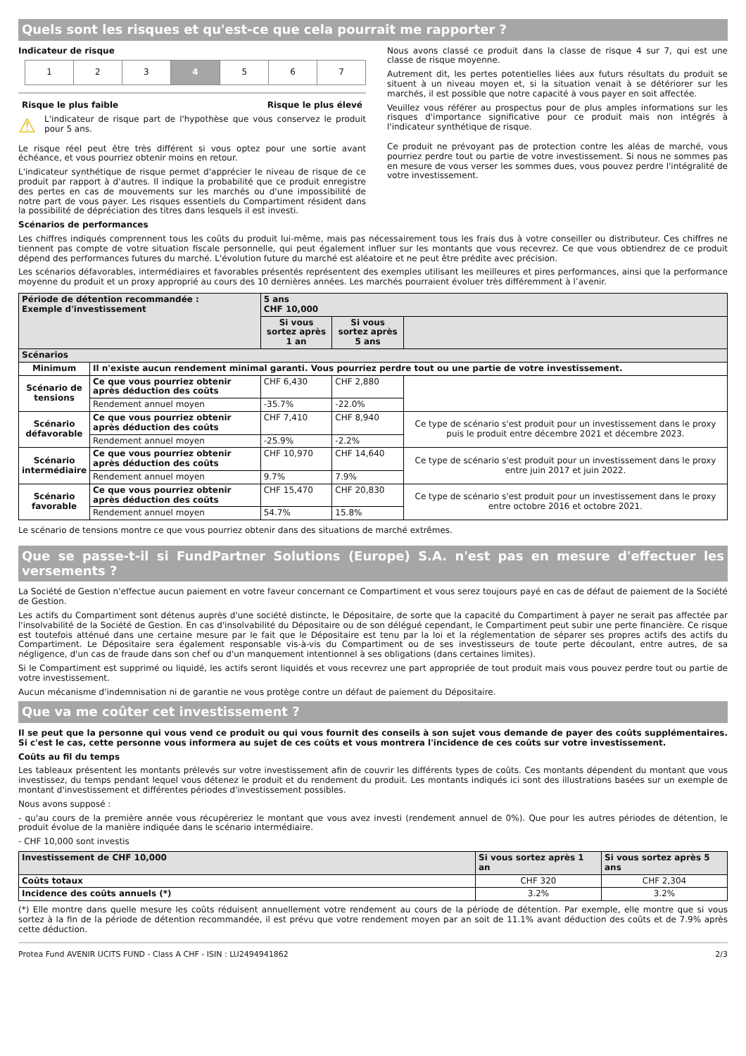Quels sont les risques et qu'est-ce que cela pourrait me rapporter ?
Indicateur de risque
| 1 | 2 | 3 | 4 | 5 | 6 | 7 |
Risque le plus faible Risque le plus élevé
⚠
L'indicateur de risque part de l'hypothèse que vous conservez le produit pour 5 ans.
Le risque réel peut être très différent si vous optez pour une sortie avant échéance, et vous pourriez obtenir moins en retour.
L'indicateur synthétique de risque permet d'apprécier le niveau de risque de ce produit par rapport à d'autres. Il indique la probabilité que ce produit enregistre des pertes en cas de mouvements sur les marchés ou d'une impossibilité de notre part de vous payer. Les risques essentiels du Compartiment résident dans la possibilité de dépréciation des titres dans lesquels il est investi.
Nous avons classé ce produit dans la classe de risque 4 sur 7, qui est une classe de risque moyenne.
Autrement dit, les pertes potentielles liées aux futurs résultats du produit se situent à un niveau moyen et, si la situation venait à se détériorer sur les marchés, il est possible que notre capacité à vous payer en soit affectée.
Veuillez vous référer au prospectus pour de plus amples informations sur les risques d'importance significative pour ce produit mais non intégrés à l'indicateur synthétique de risque.
Ce produit ne prévoyant pas de protection contre les aléas de marché, vous pourriez perdre tout ou partie de votre investissement. Si nous ne sommes pas en mesure de vous verser les sommes dues, vous pouvez perdre l'intégralité de votre investissement.
Scénarios de performances
Les chiffres indiqués comprennent tous les coûts du produit lui-même, mais pas nécessairement tous les frais dus à votre conseiller ou distributeur. Ces chiffres ne tiennent pas compte de votre situation fiscale personnelle, qui peut également influer sur les montants que vous recevrez. Ce que vous obtiendrez de ce produit dépend des performances futures du marché. L'évolution future du marché est aléatoire et ne peut être prédite avec précision.
Les scénarios défavorables, intermédiaires et favorables présentés représentent des exemples utilisant les meilleures et pires performances, ainsi que la performance moyenne du produit et un proxy approprié au cours des 10 dernières années. Les marchés pourraient évoluer très différemment à l’avenir.
| Période de détention recommandée : Exemple d'investissement | | 5 ans CHF 10,000 | | |
| --- | --- | --- | --- | --- |
| | | Si vous sortez après 1 an | Si vous sortez après 5 ans | |
| Scénarios | | | | |
| Minimum | Il n'existe aucun rendement minimal garanti. Vous pourriez perdre tout ou une partie de votre investissement. | | | |
| Scénario de tensions | Ce que vous pourriez obtenir après déduction des coûts | CHF 6,430 | CHF 2,880 | |
| | Rendement annuel moyen | -35.7% | -22.0% | |
| Scénario défavorable | Ce que vous pourriez obtenir après déduction des coûts | CHF 7,410 | CHF 8,940 | Ce type de scénario s'est produit pour un investissement dans le proxy puis le produit entre décembre 2021 et décembre 2023. |
| | Rendement annuel moyen | -25.9% | -2.2% | |
| Scénario intermédiaire | Ce que vous pourriez obtenir après déduction des coûts | CHF 10,970 | CHF 14,640 | Ce type de scénario s'est produit pour un investissement dans le proxy entre juin 2017 et juin 2022. |
| | Rendement annuel moyen | 9.7% | 7.9% | |
| Scénario favorable | Ce que vous pourriez obtenir après déduction des coûts | CHF 15,470 | CHF 20,830 | Ce type de scénario s'est produit pour un investissement dans le proxy entre octobre 2016 et octobre 2021. |
| | Rendement annuel moyen | 54.7% | 15.8% | |
Le scénario de tensions montre ce que vous pourriez obtenir dans des situations de marché extrêmes.
Que se passe-t-il si FundPartner Solutions (Europe) S.A. n'est pas en mesure d'effectuer les versements ?
La Société de Gestion n'effectue aucun paiement en votre faveur concernant ce Compartiment et vous serez toujours payé en cas de défaut de paiement de la Société de Gestion.
Les actifs du Compartiment sont détenus auprès d'une société distincte, le Dépositaire, de sorte que la capacité du Compartiment à payer ne serait pas affectée par l'insolvabilité de la Société de Gestion. En cas d'insolvabilité du Dépositaire ou de son délégué cependant, le Compartiment peut subir une perte financière. Ce risque est toutefois atténué dans une certaine mesure par le fait que le Dépositaire est tenu par la loi et la réglementation de séparer ses propres actifs des actifs du Compartiment. Le Dépositaire sera également responsable vis-à-vis du Compartiment ou de ses investisseurs de toute perte découlant, entre autres, de sa négligence, d'un cas de fraude dans son chef ou d'un manquement intentionnel à ses obligations (dans certaines limites).
Si le Compartiment est supprimé ou liquidé, les actifs seront liquidés et vous recevrez une part appropriée de tout produit mais vous pouvez perdre tout ou partie de votre investissement.
Aucun mécanisme d'indemnisation ni de garantie ne vous protège contre un défaut de paiement du Dépositaire.
Que va me coûter cet investissement ?
Il se peut que la personne qui vous vend ce produit ou qui vous fournit des conseils à son sujet vous demande de payer des coûts supplémentaires. Si c'est le cas, cette personne vous informera au sujet de ces coûts et vous montrera l'incidence de ces coûts sur votre investissement.
Coûts au fil du temps
Les tableaux présentent les montants prélevés sur votre investissement afin de couvrir les différents types de coûts. Ces montants dépendent du montant que vous investissez, du temps pendant lequel vous détenez le produit et du rendement du produit. Les montants indiqués ici sont des illustrations basées sur un exemple de montant d'investissement et différentes périodes d'investissement possibles.
Nous avons supposé :
- qu'au cours de la première année vous récupéreriez le montant que vous avez investi (rendement annuel de 0%). Que pour les autres périodes de détention, le produit évolue de la manière indiquée dans le scénario intermédiaire.
- CHF 10,000 sont investis
| Investissement de CHF 10,000 | Si vous sortez après 1 an | Si vous sortez après 5 ans |
| --- | --- | --- |
| Coûts totaux | CHF 320 | CHF 2,304 |
| Incidence des coûts annuels (*) | 3.2% | 3.2% |
(*) Elle montre dans quelle mesure les coûts réduisent annuellement votre rendement au cours de la période de détention. Par exemple, elle montre que si vous sortez à la fin de la période de détention recommandée, il est prévu que votre rendement moyen par an soit de 11.1% avant déduction des coûts et de 7.9% après cette déduction.
Protea Fund AVENIR UCITS FUND - Class A CHF - ISIN : LU2494941862 2/3